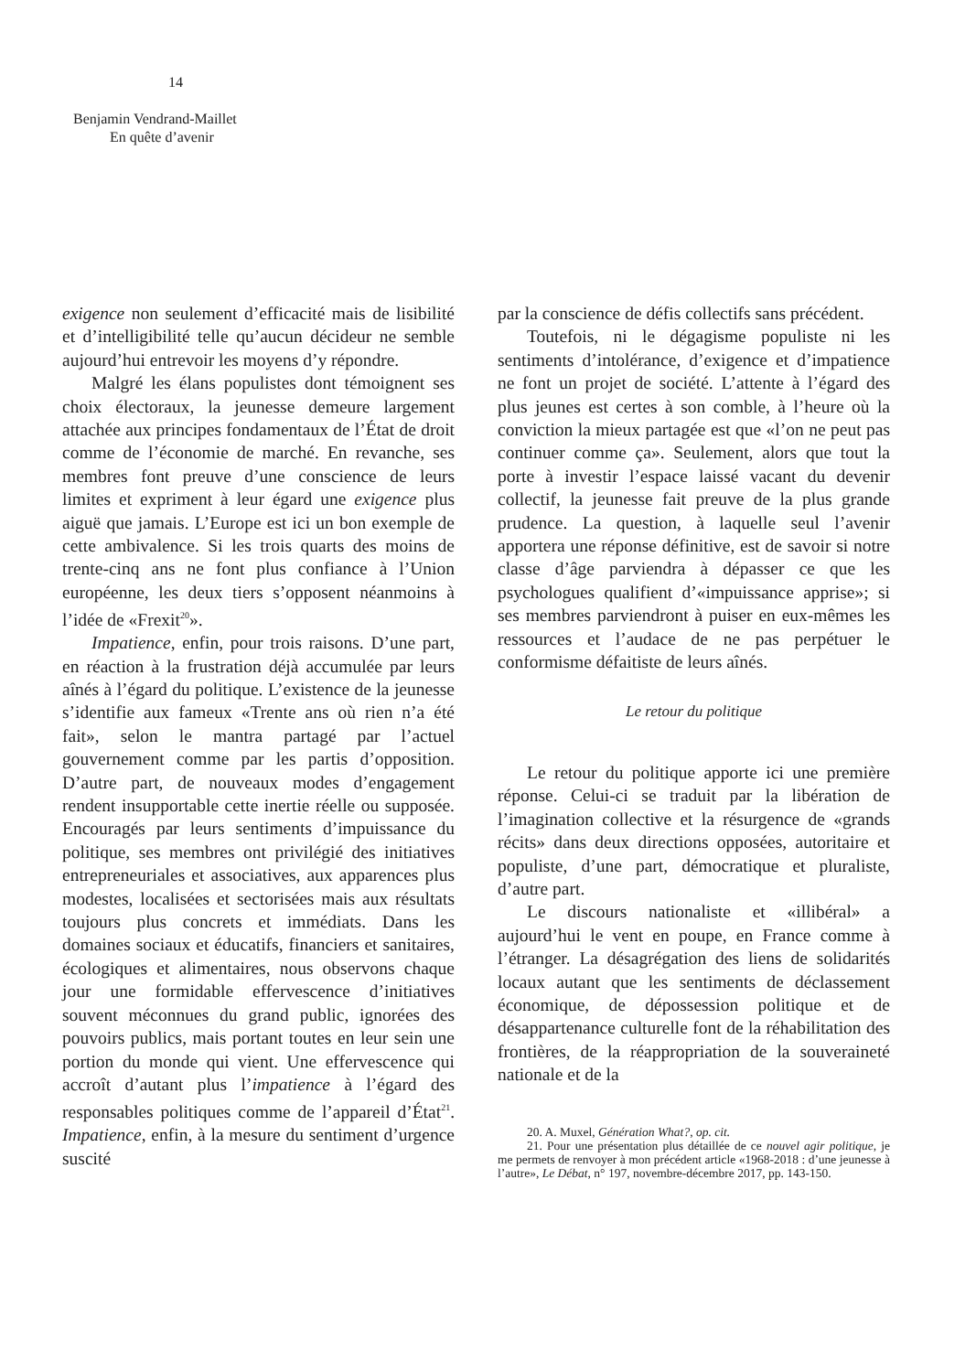14
Benjamin Vendrand-Maillet
En quête d’avenir
exigence non seulement d’efficacité mais de lisibilité et d’intelligibilité telle qu’aucun décideur ne semble aujourd’hui entrevoir les moyens d’y répondre.
Malgré les élans populistes dont témoignent ses choix électoraux, la jeunesse demeure largement attachée aux principes fondamentaux de l’État de droit comme de l’économie de marché. En revanche, ses membres font preuve d’une conscience de leurs limites et expriment à leur égard une exigence plus aiguë que jamais. L’Europe est ici un bon exemple de cette ambivalence. Si les trois quarts des moins de trente-cinq ans ne font plus confiance à l’Union européenne, les deux tiers s’opposent néanmoins à l’idée de «Frexit<sup>20</sup>».
Impatience, enfin, pour trois raisons. D’une part, en réaction à la frustration déjà accumulée par leurs aînés à l’égard du politique. L’existence de la jeunesse s’identifie aux fameux «Trente ans où rien n’a été fait», selon le mantra partagé par l’actuel gouvernement comme par les partis d’opposition. D’autre part, de nouveaux modes d’engagement rendent insupportable cette inertie réelle ou supposée. Encouragés par leurs sentiments d’impuissance du politique, ses membres ont privilégié des initiatives entrepreneuriales et associatives, aux apparences plus modestes, localisées et sectorisées mais aux résultats toujours plus concrets et immédiats. Dans les domaines sociaux et éducatifs, financiers et sanitaires, écologiques et alimentaires, nous observons chaque jour une formidable effervescence d’initiatives souvent méconnues du grand public, ignorées des pouvoirs publics, mais portant toutes en leur sein une portion du monde qui vient. Une effervescence qui accroît d’autant plus l’impatience à l’égard des responsables politiques comme de l’appareil d’État<sup>21</sup>. Impatience, enfin, à la mesure du sentiment d’urgence suscité
par la conscience de défis collectifs sans précédent.
Toutefois, ni le dégagisme populiste ni les sentiments d’intolérance, d’exigence et d’impatience ne font un projet de société. L’attente à l’égard des plus jeunes est certes à son comble, à l’heure où la conviction la mieux partagée est que «l’on ne peut pas continuer comme ça». Seulement, alors que tout la porte à investir l’espace laissé vacant du devenir collectif, la jeunesse fait preuve de la plus grande prudence. La question, à laquelle seul l’avenir apportera une réponse définitive, est de savoir si notre classe d’âge parviendra à dépasser ce que les psychologues qualifient d’«impuissance apprise»; si ses membres parviendront à puiser en eux-mêmes les ressources et l’audace de ne pas perpétuer le conformisme défaitiste de leurs aînés.
Le retour du politique
Le retour du politique apporte ici une première réponse. Celui-ci se traduit par la libération de l’imagination collective et la résurgence de «grands récits» dans deux directions opposées, autoritaire et populiste, d’une part, démocratique et pluraliste, d’autre part.
Le discours nationaliste et «illibéral» a aujourd’hui le vent en poupe, en France comme à l’étranger. La désagrégation des liens de solidarités locaux autant que les sentiments de déclassement économique, de dépossession politique et de désappartenance culturelle font de la réhabilitation des frontières, de la réappropriation de la souveraineté nationale et de la
20. A. Muxel, Génération What?, op. cit.
21. Pour une présentation plus détaillée de ce nouvel agir politique, je me permets de renvoyer à mon précédent article «1968-2018 : d’une jeunesse à l’autre», Le Débat, n° 197, novembre-décembre 2017, pp. 143-150.